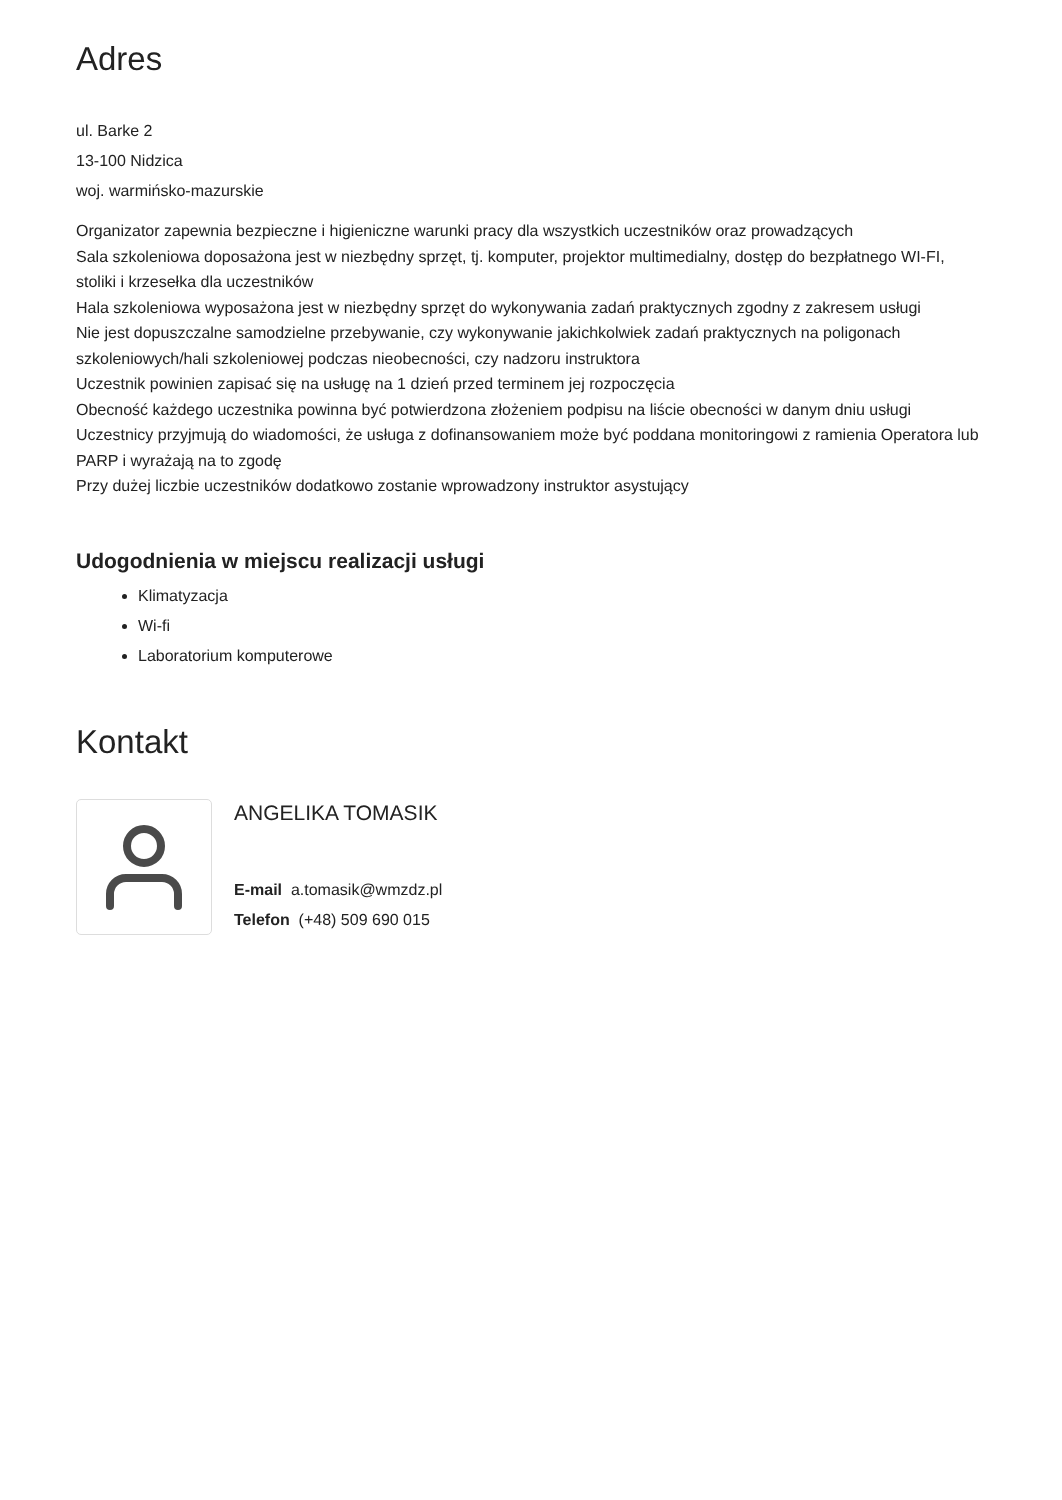Adres
ul. Barke 2
13-100 Nidzica
woj. warmińsko-mazurskie
Organizator zapewnia bezpieczne i higieniczne warunki pracy dla wszystkich uczestników oraz prowadzących
Sala szkoleniowa doposażona jest w niezbędny sprzęt, tj. komputer, projektor multimedialny, dostęp do bezpłatnego WI-FI, stoliki i krzesełka dla uczestników
Hala szkoleniowa wyposażona jest w niezbędny sprzęt do wykonywania zadań praktycznych zgodny z zakresem usługi
Nie jest dopuszczalne samodzielne przebywanie, czy wykonywanie jakichkolwiek zadań praktycznych na poligonach szkoleniowych/hali szkoleniowej podczas nieobecności, czy nadzoru instruktora
Uczestnik powinien zapisać się na usługę na 1 dzień przed terminem jej rozpoczęcia
Obecność każdego uczestnika powinna być potwierdzona złożeniem podpisu na liście obecności w danym dniu usługi
Uczestnicy przyjmują do wiadomości, że usługa z dofinansowaniem może być poddana monitoringowi z ramienia Operatora lub PARP i wyrażają na to zgodę
Przy dużej liczbie uczestników dodatkowo zostanie wprowadzony instruktor asystujący
Udogodnienia w miejscu realizacji usługi
Klimatyzacja
Wi-fi
Laboratorium komputerowe
Kontakt
ANGELIKA TOMASIK
E-mail a.tomasik@wmzdz.pl
Telefon (+48) 509 690 015